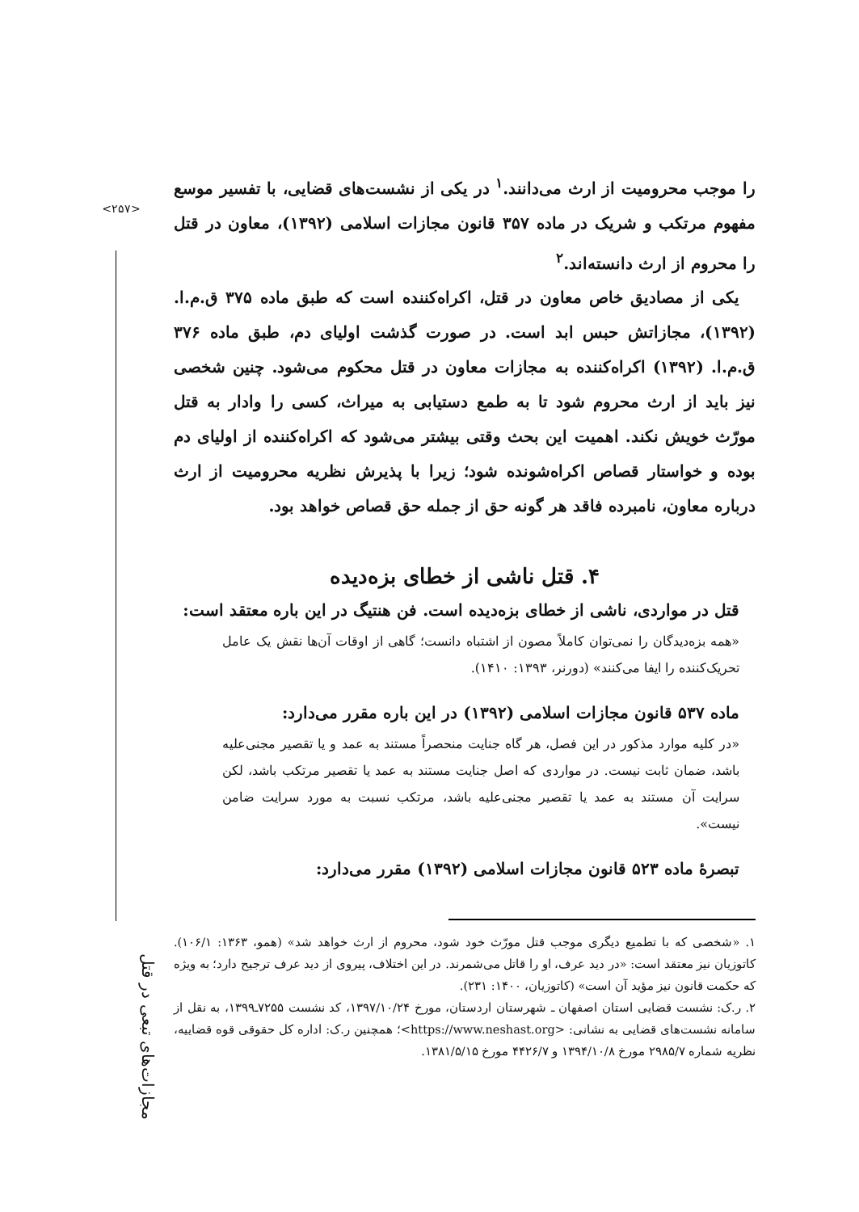<۲۵۷>
مجازات‌های تبعی در قتل
را موجب محرومیت از ارث می‌دانند.<sup>۱</sup> در یکی از نشست‌های قضایی، با تفسیر موسع مفهوم مرتکب و شریک در ماده ۳۵۷ قانون مجازات اسلامی (۱۳۹۲)، معاون در قتل را محروم از ارث دانسته‌اند.<sup>۲</sup>
یکی از مصادیق خاص معاون در قتل، اکراه‌کننده است که طبق ماده ۳۷۵ ق.م.ا. (۱۳۹۲)، مجازاتش حبس ابد است. در صورت گذشت اولیای دم، طبق ماده ۳۷۶ ق.م.ا. (۱۳۹۲) اکراه‌کننده به مجازات معاون در قتل محکوم می‌شود. چنین شخصی نیز باید از ارث محروم شود تا به طمع دستیابی به میراث، کسی را وادار به قتل مورّث خویش نکند. اهمیت این بحث وقتی بیشتر می‌شود که اکراه‌کننده از اولیای دم بوده و خواستار قصاص اکراه‌شونده شود؛ زیرا با پذیرش نظریه محرومیت از ارث درباره معاون، نامبرده فاقد هر گونه حق از جمله حق قصاص خواهد بود.
۴. قتل ناشی از خطای بزه‌دیده
قتل در مواردی، ناشی از خطای بزه‌دیده است. فن هنتیگ در این باره معتقد است:
«همه بزه‌دیدگان را نمی‌توان کاملاً مصون از اشتباه دانست؛ گاهی از اوقات آن‌ها نقش یک عامل تحریک‌کننده را ایفا می‌کنند» (دورنر، ۱۳۹۳: ۱۴۱۰).
ماده ۵۳۷ قانون مجازات اسلامی (۱۳۹۲) در این باره مقرر می‌دارد:
«در کلیه موارد مذکور در این فصل، هر گاه جنایت منحصراً مستند به عمد و یا تقصیر مجنی‌علیه باشد، ضمان ثابت نیست. در مواردی که اصل جنایت مستند به عمد یا تقصیر مرتکب باشد، لکن سرایت آن مستند به عمد یا تقصیر مجنی‌علیه باشد، مرتکب نسبت به مورد سرایت ضامن نیست».
تبصرهٔ ماده ۵۲۳ قانون مجازات اسلامی (۱۳۹۲) مقرر می‌دارد:
۱. «شخصی که با تطمیع دیگری موجب قتل مورّث خود شود، محروم از ارث خواهد شد» (همو، ۱۳۶۳: ۱۰۶/۱). کاتوزیان نیز معتقد است: «در دید عرف، او را قاتل می‌شمرند. در این اختلاف، پیروی از دید عرف ترجیح دارد؛ به ویژه که حکمت قانون نیز مؤید آن است» (کاتوزیان، ۱۴۰۰: ۲۳۱).
۲. ر.ک: نشست قضایی استان اصفهان ـ شهرستان اردستان، مورخ ۱۳۹۷/۱۰/۲۴، کد نشست ۷۲۵۵ـ۱۳۹۹، به نقل از سامانه نشست‌های قضایی به نشانی: <https://www.neshast.org>؛ همچنین ر.ک: اداره کل حقوقی قوه قضاییه، نظریه شماره ۲۹۸۵/۷ مورخ ۱۳۹۴/۱۰/۸ و ۴۴۲۶/۷ مورخ ۱۳۸۱/۵/۱۵.